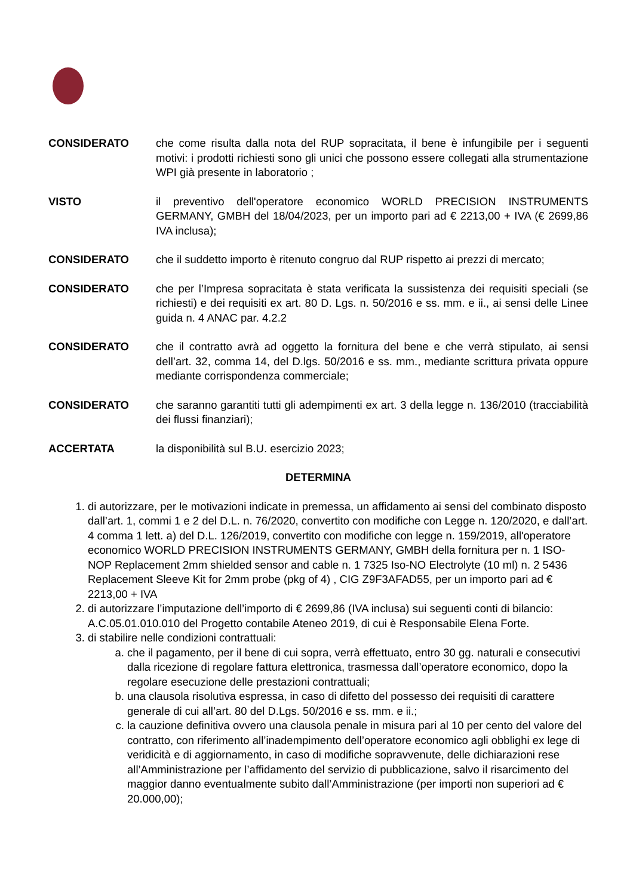CONSIDERATO che come risulta dalla nota del RUP sopracitata, il bene è infungibile per i seguenti motivi: i prodotti richiesti sono gli unici che possono essere collegati alla strumentazione WPI già presente in laboratorio ;
VISTO il preventivo dell'operatore economico WORLD PRECISION INSTRUMENTS GERMANY, GMBH del 18/04/2023, per un importo pari ad € 2213,00 + IVA (€ 2699,86 IVA inclusa);
CONSIDERATO che il suddetto importo è ritenuto congruo dal RUP rispetto ai prezzi di mercato;
CONSIDERATO che per l’Impresa sopracitata è stata verificata la sussistenza dei requisiti speciali (se richiesti) e dei requisiti ex art. 80 D. Lgs. n. 50/2016 e ss. mm. e ii., ai sensi delle Linee guida n. 4 ANAC par. 4.2.2
CONSIDERATO che il contratto avrà ad oggetto la fornitura del bene e che verrà stipulato, ai sensi dell’art. 32, comma 14, del D.lgs. 50/2016 e ss. mm., mediante scrittura privata oppure mediante corrispondenza commerciale;
CONSIDERATO che saranno garantiti tutti gli adempimenti ex art. 3 della legge n. 136/2010 (tracciabilità dei flussi finanziari);
ACCERTATA la disponibilità sul B.U. esercizio 2023;
DETERMINA
1. di autorizzare, per le motivazioni indicate in premessa, un affidamento ai sensi del combinato disposto dall’art. 1, commi 1 e 2 del D.L. n. 76/2020, convertito con modifiche con Legge n. 120/2020, e dall’art. 4 comma 1 lett. a) del D.L. 126/2019, convertito con modifiche con legge n. 159/2019, all'operatore economico WORLD PRECISION INSTRUMENTS GERMANY, GMBH della fornitura per n. 1 ISO-NOP Replacement 2mm shielded sensor and cable n. 1 7325 Iso-NO Electrolyte (10 ml) n. 2 5436 Replacement Sleeve Kit for 2mm probe (pkg of 4) , CIG Z9F3AFAD55, per un importo pari ad € 2213,00 + IVA
2. di autorizzare l’imputazione dell’importo di € 2699,86 (IVA inclusa) sui seguenti conti di bilancio:
A.C.05.01.010.010 del Progetto contabile Ateneo 2019, di cui è Responsabile Elena Forte.
3. di stabilire nelle condizioni contrattuali:
a. che il pagamento, per il bene di cui sopra, verrà effettuato, entro 30 gg. naturali e consecutivi dalla ricezione di regolare fattura elettronica, trasmessa dall’operatore economico, dopo la regolare esecuzione delle prestazioni contrattuali;
b. una clausola risolutiva espressa, in caso di difetto del possesso dei requisiti di carattere generale di cui all’art. 80 del D.Lgs. 50/2016 e ss. mm. e ii.;
c. la cauzione definitiva ovvero una clausola penale in misura pari al 10 per cento del valore del contratto, con riferimento all’inadempimento dell’operatore economico agli obblighi ex lege di veridicità e di aggiornamento, in caso di modifiche sopravvenute, delle dichiarazioni rese all’Amministrazione per l’affidamento del servizio di pubblicazione, salvo il risarcimento del maggior danno eventualmente subito dall’Amministrazione (per importi non superiori ad € 20.000,00);